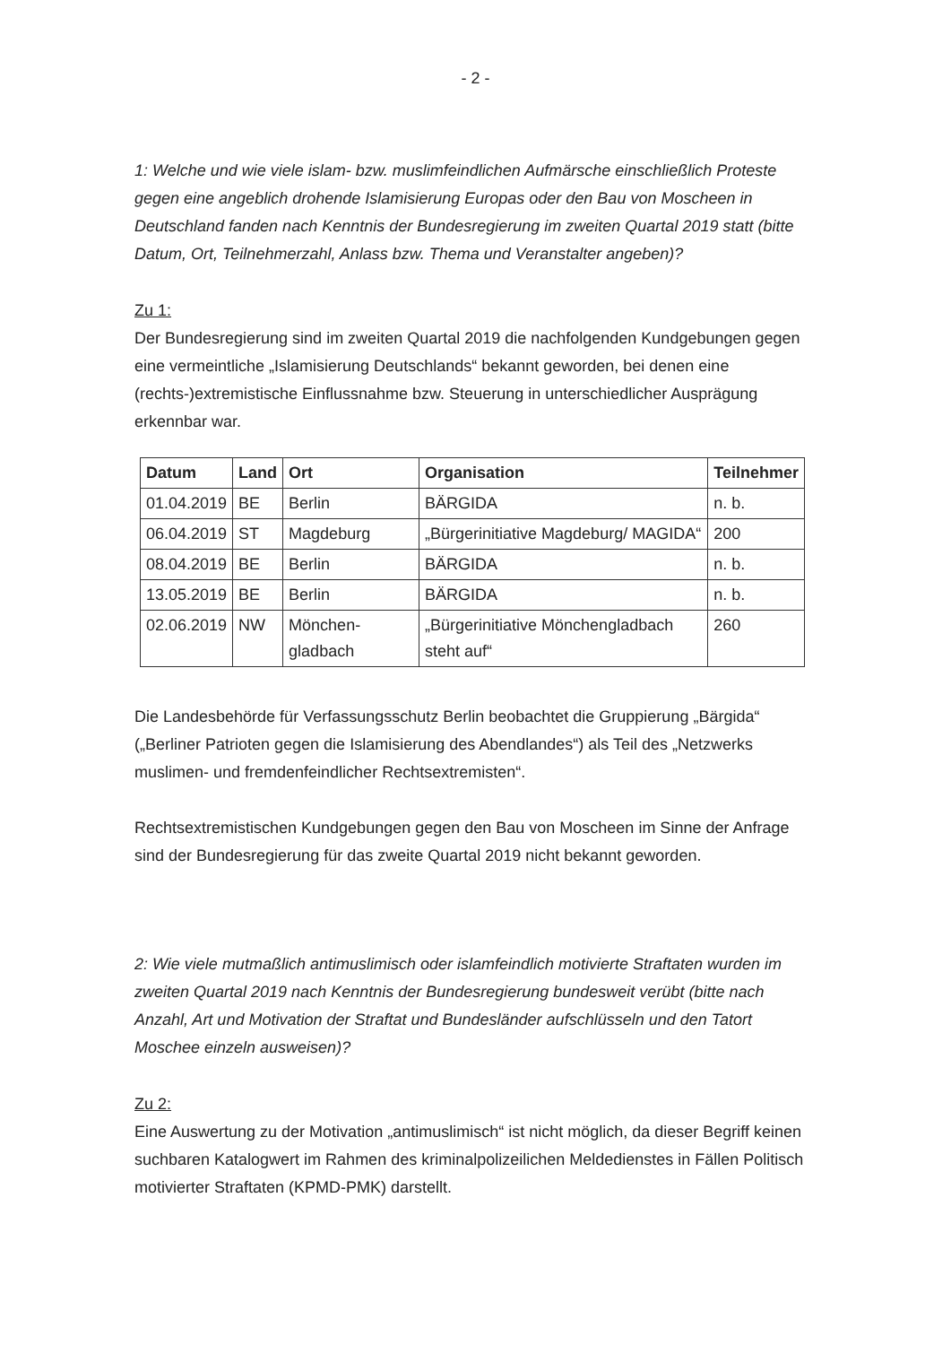- 2 -
1: Welche und wie viele islam- bzw. muslimfeindlichen Aufmärsche einschließlich Proteste gegen eine angeblich drohende Islamisierung Europas oder den Bau von Moscheen in Deutschland fanden nach Kenntnis der Bundesregierung im zweiten Quartal 2019 statt (bitte Datum, Ort, Teilnehmerzahl, Anlass bzw. Thema und Veranstalter angeben)?
Zu 1:
Der Bundesregierung sind im zweiten Quartal 2019 die nachfolgenden Kundgebungen gegen eine vermeintliche „Islamisierung Deutschlands“ bekannt geworden, bei denen eine (rechts-)extremistische Einflussnahme bzw. Steuerung in unterschiedlicher Ausprägung erkennbar war.
| Datum | Land | Ort | Organisation | Teilnehmer |
| --- | --- | --- | --- | --- |
| 01.04.2019 | BE | Berlin | BÄRGIDA | n. b. |
| 06.04.2019 | ST | Magdeburg | „Bürgerinitiative Magdeburg/ MAGIDA“ | 200 |
| 08.04.2019 | BE | Berlin | BÄRGIDA | n. b. |
| 13.05.2019 | BE | Berlin | BÄRGIDA | n. b. |
| 02.06.2019 | NW | Mönchen-gladbach | „Bürgerinitiative Mönchengladbach steht auf“ | 260 |
Die Landesbehörde für Verfassungsschutz Berlin beobachtet die Gruppierung „Bärgida“ („Berliner Patrioten gegen die Islamisierung des Abendlandes“) als Teil des „Netzwerks muslimen- und fremdenfeindlicher Rechtsextremisten“.
Rechtsextremistischen Kundgebungen gegen den Bau von Moscheen im Sinne der Anfrage sind der Bundesregierung für das zweite Quartal 2019 nicht bekannt geworden.
2: Wie viele mutmaßlich antimuslimisch oder islamfeindlich motivierte Straftaten wurden im zweiten Quartal 2019 nach Kenntnis der Bundesregierung bundesweit verübt (bitte nach Anzahl, Art und Motivation der Straftat und Bundesländer aufschlüsseln und den Tatort Moschee einzeln ausweisen)?
Zu 2:
Eine Auswertung zu der Motivation „antimuslimisch“ ist nicht möglich, da dieser Begriff keinen suchbaren Katalogwert im Rahmen des kriminalpolizeilichen Meldedienstes in Fällen Politisch motivierter Straftaten (KPMD-PMK) darstellt.